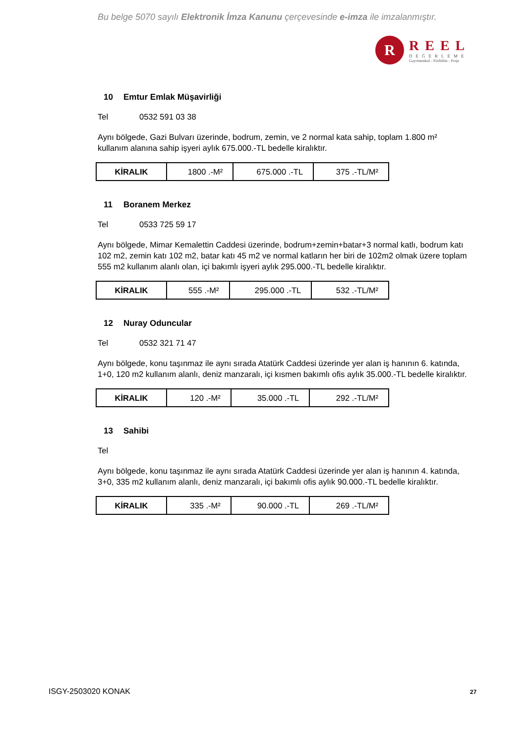Bu belge 5070 sayılı Elektronik İmza Kanunu çerçevesinde e-imza ile imzalanmıştır.
R
REEL
DEĞERLEME
Gayrimenkul - Fizibilite - Proje
10 Emtur Emlak Müşavirliği
Tel 0532 591 03 38
Aynı bölgede, Gazi Bulvarı üzerinde, bodrum, zemin, ve 2 normal kata sahip, toplam 1.800 m² kullanım alanına sahip işyeri aylık 675.000.-TL bedelle kiralıktır.
| KİRALIK | 1800 .-M² | 675.000 .-TL | 375 .-TL/M² |
11 Boranem Merkez
Tel 0533 725 59 17
Aynı bölgede, Mimar Kemalettin Caddesi üzerinde, bodrum+zemin+batar+3 normal katlı, bodrum katı 102 m2, zemin katı 102 m2, batar katı 45 m2 ve normal katların her biri de 102m2 olmak üzere toplam 555 m2 kullanım alanlı olan, içi bakımlı işyeri aylık 295.000.-TL bedelle kiralıktır.
| KİRALIK | 555 .-M² | 295.000 .-TL | 532 .-TL/M² |
12 Nuray Oduncular
Tel 0532 321 71 47
Aynı bölgede, konu taşınmaz ile aynı sırada Atatürk Caddesi üzerinde yer alan iş hanının 6. katında, 1+0, 120 m2 kullanım alanlı, deniz manzaralı, içi kısmen bakımlı ofis aylık 35.000.-TL bedelle kiralıktır.
| KİRALIK | 120 .-M² | 35.000 .-TL | 292 .-TL/M² |
13 Sahibi
Tel
Aynı bölgede, konu taşınmaz ile aynı sırada Atatürk Caddesi üzerinde yer alan iş hanının 4. katında, 3+0, 335 m2 kullanım alanlı, deniz manzaralı, içi bakımlı ofis aylık 90.000.-TL bedelle kiralıktır.
| KİRALIK | 335 .-M² | 90.000 .-TL | 269 .-TL/M² |
ISGY-2503020 KONAK 27